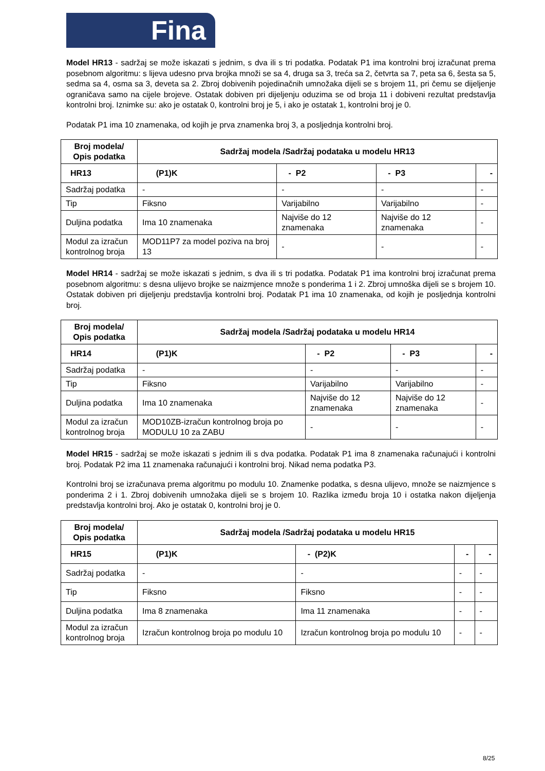Fina
Model HR13 - sadržaj se može iskazati s jednim, s dva ili s tri podatka. Podatak P1 ima kontrolni broj izračunat prema posebnom algoritmu: s lijeva udesno prva brojka množi se sa 4, druga sa 3, treća sa 2, četvrta sa 7, peta sa 6, šesta sa 5, sedma sa 4, osma sa 3, deveta sa 2. Zbroj dobivenih pojedinačnih umnožaka dijeli se s brojem 11, pri čemu se dijeljenje ograničava samo na cijele brojeve. Ostatak dobiven pri dijeljenju oduzima se od broja 11 i dobiveni rezultat predstavlja kontrolni broj. Iznimke su: ako je ostatak 0, kontrolni broj je 5, i ako je ostatak 1, kontrolni broj je 0.
Podatak P1 ima 10 znamenaka, od kojih je prva znamenka broj 3, a posljednja kontrolni broj.
| Broj modela/ Opis podatka | Sadržaj modela /Sadržaj podataka u modelu HR13 | | | |
| --- | --- | --- | --- | --- |
| HR13 | (P1)K | - P2 | - P3 | - |
| Sadržaj podatka | - | - | - | - |
| Tip | Fiksno | Varijabilno | Varijabilno | - |
| Duljina podatka | Ima 10 znamenaka | Najviše do 12 znamenaka | Najviše do 12 znamenaka | - |
| Modul za izračun kontrolnog broja | MOD11P7 za model poziva na broj 13 | - | - | - |
Model HR14 - sadržaj se može iskazati s jednim, s dva ili s tri podatka. Podatak P1 ima kontrolni broj izračunat prema posebnom algoritmu: s desna ulijevo brojke se naizmjence množe s ponderima 1 i 2. Zbroj umnoška dijeli se s brojem 10. Ostatak dobiven pri dijeljenju predstavlja kontrolni broj. Podatak P1 ima 10 znamenaka, od kojih je posljednja kontrolni broj.
| Broj modela/ Opis podatka | Sadržaj modela /Sadržaj podataka u modelu HR14 | | | |
| --- | --- | --- | --- | --- |
| HR14 | (P1)K | - P2 | - P3 | - |
| Sadržaj podatka | - | - | - | - |
| Tip | Fiksno | Varijabilno | Varijabilno | - |
| Duljina podatka | Ima 10 znamenaka | Najviše do 12 znamenaka | Najviše do 12 znamenaka | - |
| Modul za izračun kontrolnog broja | MOD10ZB-izračun kontrolnog broja po MODULU 10 za ZABU | - | - | - |
Model HR15 - sadržaj se može iskazati s jednim ili s dva podatka. Podatak P1 ima 8 znamenaka računajući i kontrolni broj. Podatak P2 ima 11 znamenaka računajući i kontrolni broj. Nikad nema podatka P3.
Kontrolni broj se izračunava prema algoritmu po modulu 10. Znamenke podatka, s desna ulijevo, množe se naizmjence s ponderima 2 i 1. Zbroj dobivenih umnožaka dijeli se s brojem 10. Razlika između broja 10 i ostatka nakon dijeljenja predstavlja kontrolni broj. Ako je ostatak 0, kontrolni broj je 0.
| Broj modela/ Opis podatka | Sadržaj modela /Sadržaj podataka u modelu HR15 | | | |
| --- | --- | --- | --- | --- |
| HR15 | (P1)K | - (P2)K | - | - |
| Sadržaj podatka | - | - | - | - |
| Tip | Fiksno | Fiksno | - | - |
| Duljina podatka | Ima 8 znamenaka | Ima 11 znamenaka | - | - |
| Modul za izračun kontrolnog broja | Izračun kontrolnog broja po modulu 10 | Izračun kontrolnog broja po modulu 10 | - | - |
8/25